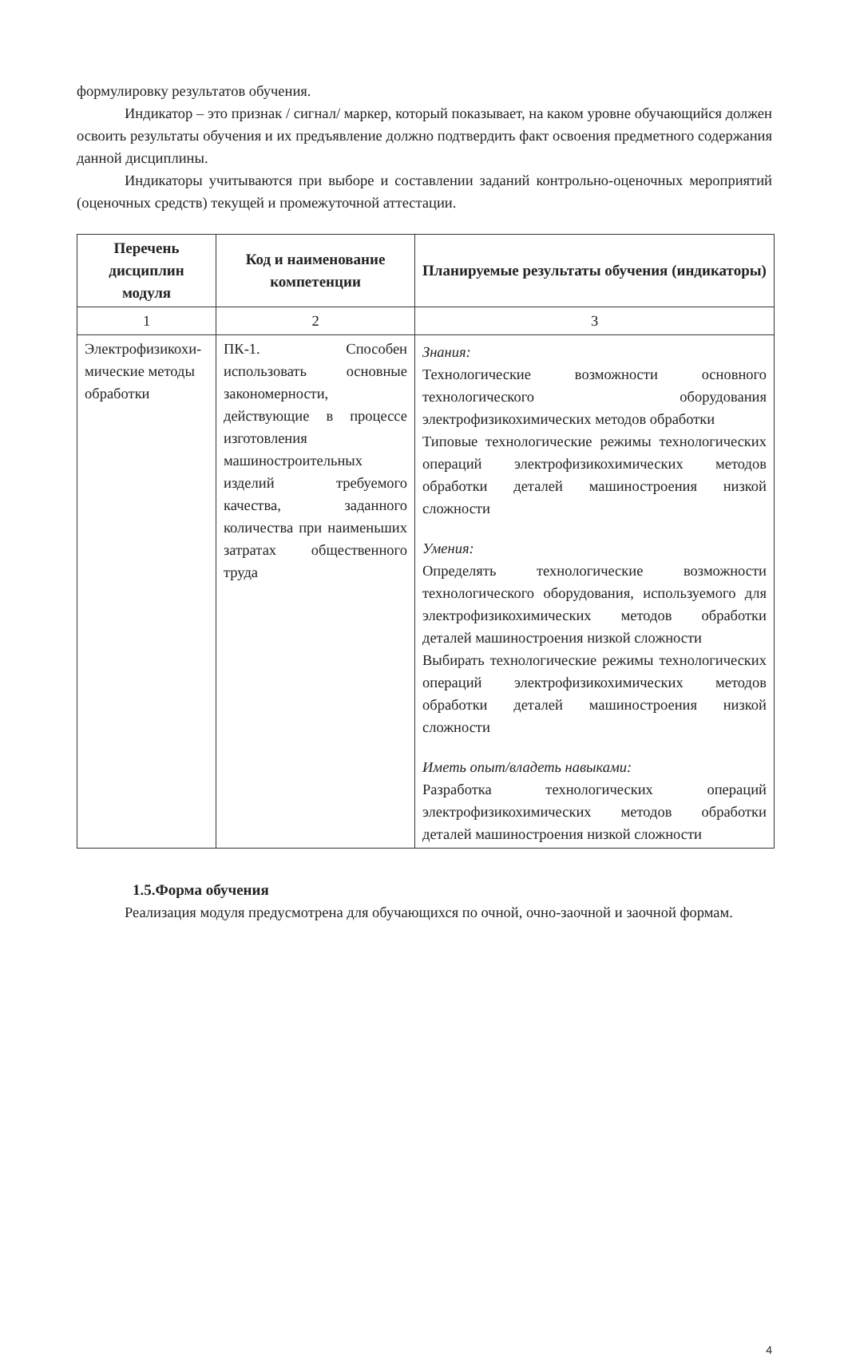формулировку результатов обучения.
Индикатор – это признак / сигнал/ маркер, который показывает, на каком уровне обучающийся должен освоить результаты обучения и их предъявление должно подтвердить факт освоения предметного содержания данной дисциплины.
Индикаторы учитываются при выборе и составлении заданий контрольно-оценочных мероприятий (оценочных средств) текущей и промежуточной аттестации.
| Перечень дисциплин модуля | Код и наименование компетенции | Планируемые результаты обучения (индикаторы) |
| --- | --- | --- |
| 1 | 2 | 3 |
| Электрофизикохи-мические методы обработки | ПК-1. Способен использовать основные закономерности, действующие в процессе изготовления машиностроительных изделий требуемого качества, заданного количества при наименьших затратах общественного труда | Знания: Технологические возможности основного технологического оборудования электрофизикохимических методов обработки Типовые технологические режимы технологических операций электрофизикохимических методов обработки деталей машиностроения низкой сложности Умения: Определять технологические возможности технологического оборудования, используемого для электрофизикохимических методов обработки деталей машиностроения низкой сложности Выбирать технологические режимы технологических операций электрофизикохимических методов обработки деталей машиностроения низкой сложности Иметь опыт/владеть навыками: Разработка технологических операций электрофизикохимических методов обработки деталей машиностроения низкой сложности |
1.5.Форма обучения
Реализация модуля предусмотрена для обучающихся по очной, очно-заочной и заочной формам.
4